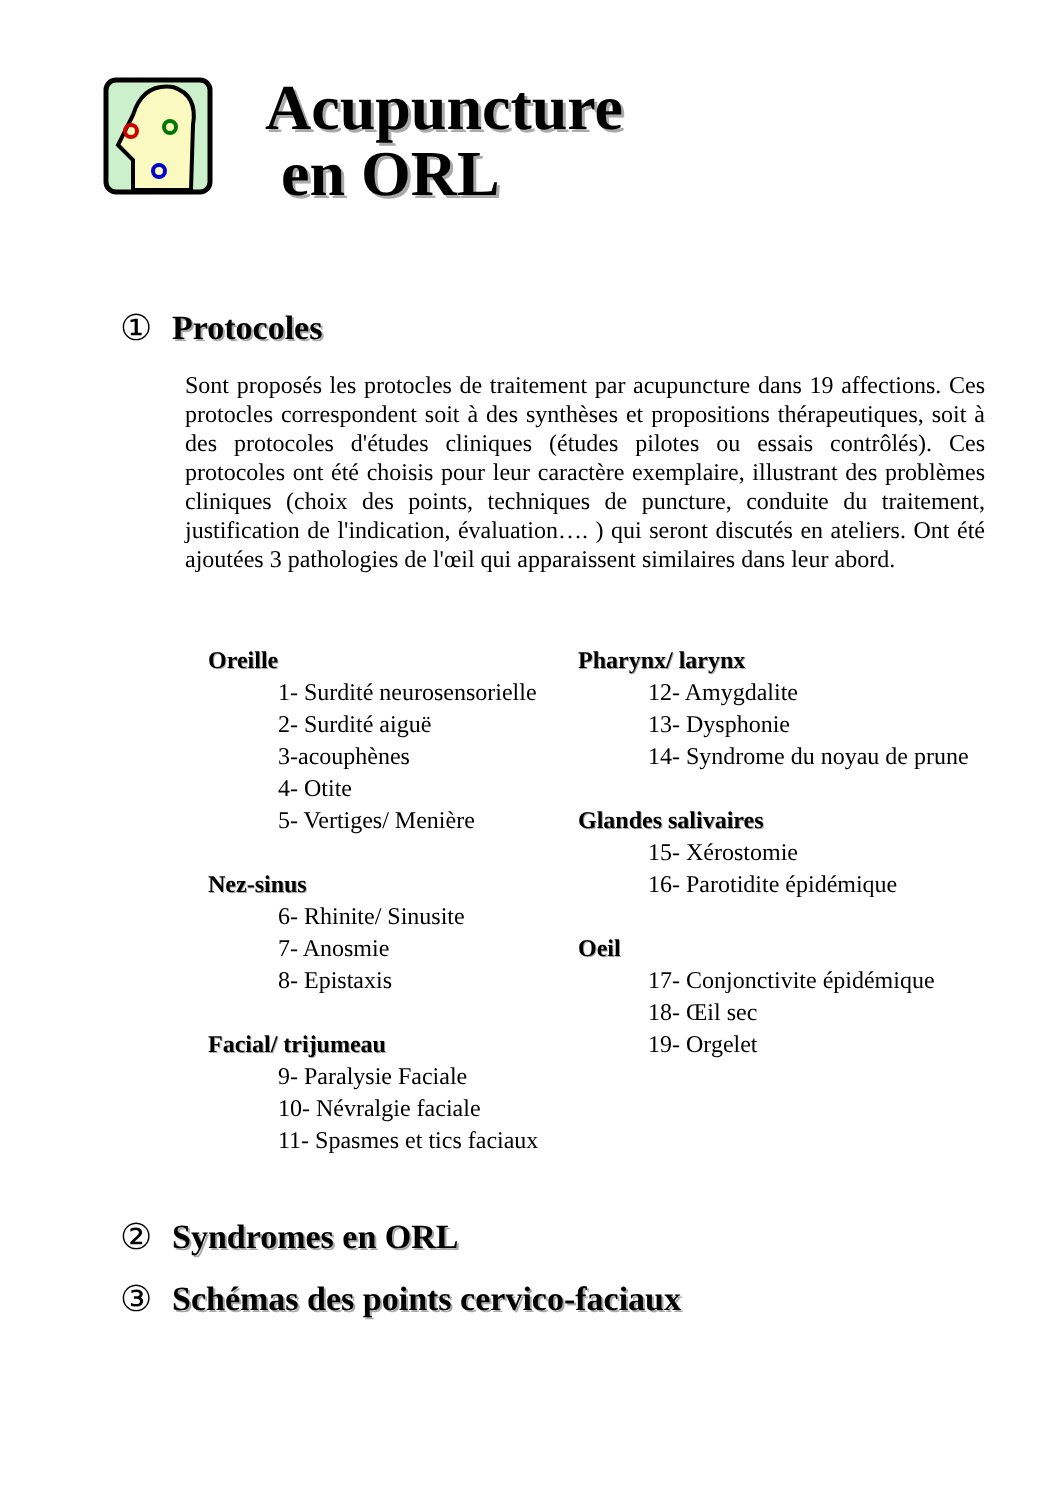Acupuncture
en ORL
① Protocoles
Sont proposés les protocles de traitement par acupuncture dans 19 affections. Ces protocles correspondent soit à des synthèses et propositions thérapeutiques, soit à des protocoles d'études cliniques (études pilotes ou essais contrôlés). Ces protocoles ont été choisis pour leur caractère exemplaire, illustrant des problèmes cliniques (choix des points, techniques de puncture, conduite du traitement, justification de l'indication, évaluation…. ) qui seront discutés en ateliers. Ont été ajoutées 3 pathologies de l'œil qui apparaissent similaires dans leur abord.
Oreille
1- Surdité neurosensorielle
2- Surdité aiguë
3-acouphènes
4- Otite
5- Vertiges/ Menière
Nez-sinus
6- Rhinite/ Sinusite
7- Anosmie
8- Epistaxis
Facial/ trijumeau
9- Paralysie Faciale
10- Névralgie faciale
11- Spasmes et tics faciaux
Pharynx/ larynx
12- Amygdalite
13- Dysphonie
14- Syndrome du noyau de prune
Glandes salivaires
15- Xérostomie
16- Parotidite épidémique
Oeil
17- Conjonctivite épidémique
18- Œil sec
19- Orgelet
② Syndromes en ORL
③ Schémas des points cervico-faciaux